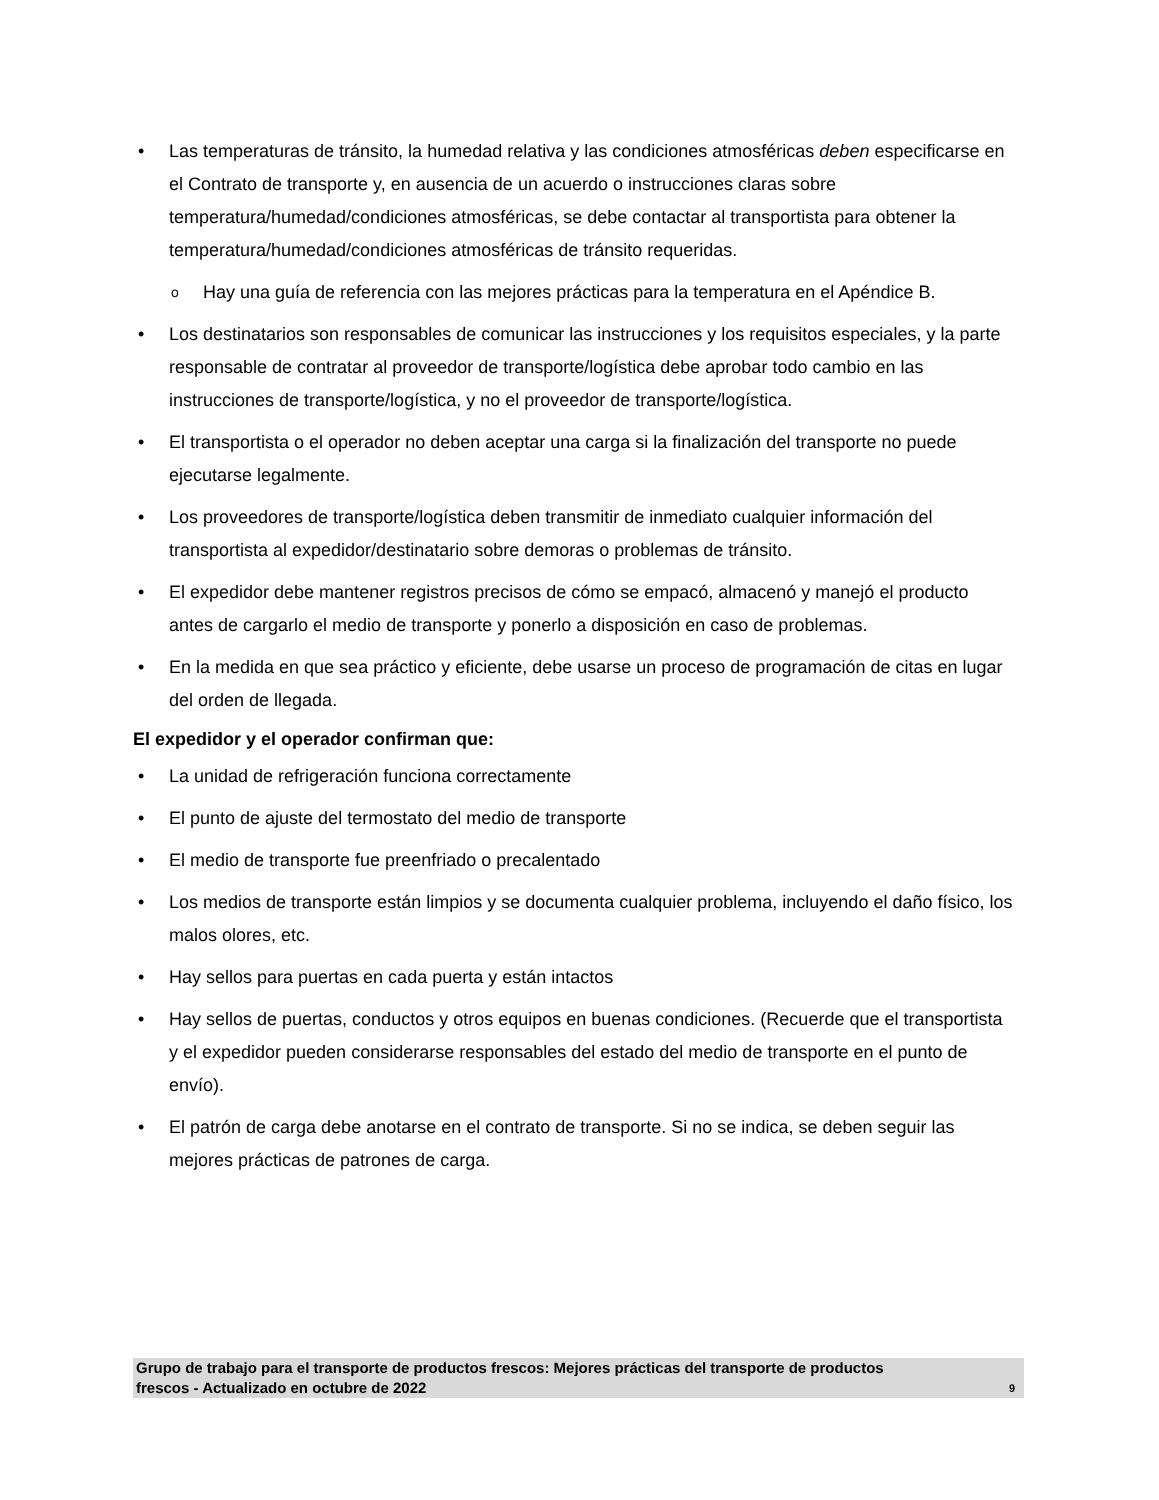• Las temperaturas de tránsito, la humedad relativa y las condiciones atmosféricas deben especificarse en el Contrato de transporte y, en ausencia de un acuerdo o instrucciones claras sobre temperatura/humedad/condiciones atmosféricas, se debe contactar al transportista para obtener la temperatura/humedad/condiciones atmosféricas de tránsito requeridas.
o Hay una guía de referencia con las mejores prácticas para la temperatura en el Apéndice B.
• Los destinatarios son responsables de comunicar las instrucciones y los requisitos especiales, y la parte responsable de contratar al proveedor de transporte/logística debe aprobar todo cambio en las instrucciones de transporte/logística, y no el proveedor de transporte/logística.
• El transportista o el operador no deben aceptar una carga si la finalización del transporte no puede ejecutarse legalmente.
• Los proveedores de transporte/logística deben transmitir de inmediato cualquier información del transportista al expedidor/destinatario sobre demoras o problemas de tránsito.
• El expedidor debe mantener registros precisos de cómo se empacó, almacenó y manejó el producto antes de cargarlo el medio de transporte y ponerlo a disposición en caso de problemas.
• En la medida en que sea práctico y eficiente, debe usarse un proceso de programación de citas en lugar del orden de llegada.
El expedidor y el operador confirman que:
• La unidad de refrigeración funciona correctamente
• El punto de ajuste del termostato del medio de transporte
• El medio de transporte fue preenfriado o precalentado
• Los medios de transporte están limpios y se documenta cualquier problema, incluyendo el daño físico, los malos olores, etc.
• Hay sellos para puertas en cada puerta y están intactos
• Hay sellos de puertas, conductos y otros equipos en buenas condiciones. (Recuerde que el transportista y el expedidor pueden considerarse responsables del estado del medio de transporte en el punto de envío).
• El patrón de carga debe anotarse en el contrato de transporte. Si no se indica, se deben seguir las mejores prácticas de patrones de carga.
Grupo de trabajo para el transporte de productos frescos: Mejores prácticas del transporte de productos
frescos - Actualizado en octubre de 2022 9